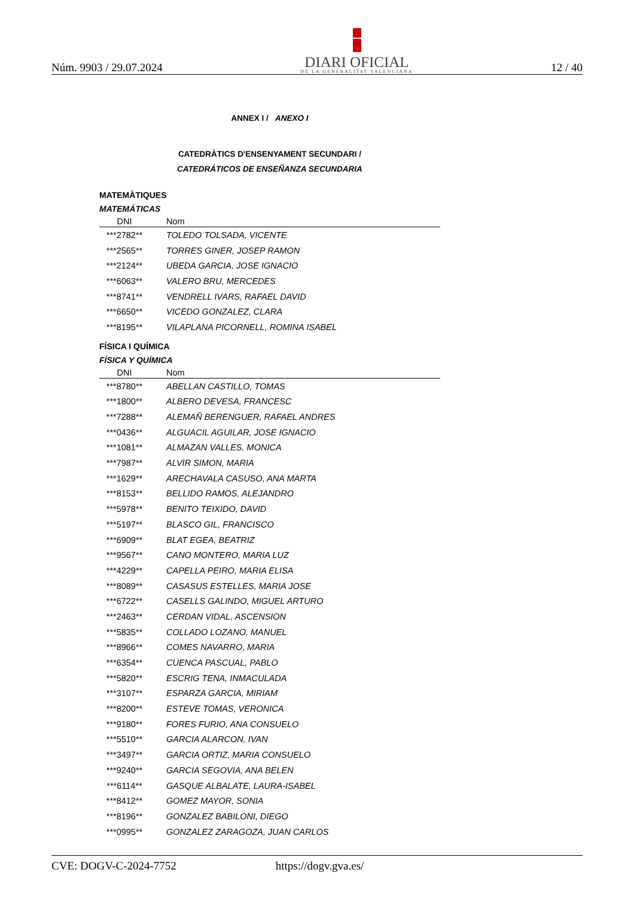Núm. 9903 / 29.07.2024
DIARI OFICIAL
DE LA GENERALITAT VALENCIANA
12 / 40
ANNEX I / ANEXO I
CATEDRÀTICS D'ENSENYAMENT SECUNDARI /
CATEDRÁTICOS DE ENSEÑANZA SECUNDARIA
MATEMÀTIQUES
MATEMÁTICAS
| DNI | Nom |
| --- | --- |
| ***2782** | TOLEDO TOLSADA, VICENTE |
| ***2565** | TORRES GINER, JOSEP RAMON |
| ***2124** | UBEDA GARCIA, JOSE IGNACIO |
| ***6063** | VALERO BRU, MERCEDES |
| ***8741** | VENDRELL IVARS, RAFAEL DAVID |
| ***6650** | VICEDO GONZALEZ, CLARA |
| ***8195** | VILAPLANA PICORNELL, ROMINA ISABEL |
FÍSICA I QUÍMICA
FÍSICA Y QUÍMICA
| DNI | Nom |
| --- | --- |
| ***8780** | ABELLAN CASTILLO, TOMAS |
| ***1800** | ALBERO DEVESA, FRANCESC |
| ***7288** | ALEMAÑ BERENGUER, RAFAEL ANDRES |
| ***0436** | ALGUACIL AGUILAR, JOSE IGNACIO |
| ***1081** | ALMAZAN VALLES, MONICA |
| ***7987** | ALVIR SIMON, MARIA |
| ***1629** | ARECHAVALA CASUSO, ANA MARTA |
| ***8153** | BELLIDO RAMOS, ALEJANDRO |
| ***5978** | BENITO TEIXIDO, DAVID |
| ***5197** | BLASCO GIL, FRANCISCO |
| ***6909** | BLAT EGEA, BEATRIZ |
| ***9567** | CANO MONTERO, MARIA LUZ |
| ***4229** | CAPELLA PEIRO, MARIA ELISA |
| ***8089** | CASASUS ESTELLES, MARIA JOSE |
| ***6722** | CASELLS GALINDO, MIGUEL ARTURO |
| ***2463** | CERDAN VIDAL, ASCENSION |
| ***5835** | COLLADO LOZANO, MANUEL |
| ***8966** | COMES NAVARRO, MARIA |
| ***6354** | CUENCA PASCUAL, PABLO |
| ***5820** | ESCRIG TENA, INMACULADA |
| ***3107** | ESPARZA GARCIA, MIRIAM |
| ***8200** | ESTEVE TOMAS, VERONICA |
| ***9180** | FORES FURIO, ANA CONSUELO |
| ***5510** | GARCIA ALARCON, IVAN |
| ***3497** | GARCIA ORTIZ, MARIA CONSUELO |
| ***9240** | GARCIA SEGOVIA, ANA BELEN |
| ***6114** | GASQUE ALBALATE, LAURA-ISABEL |
| ***8412** | GOMEZ MAYOR, SONIA |
| ***8196** | GONZALEZ BABILONI, DIEGO |
| ***0995** | GONZALEZ ZARAGOZA, JUAN CARLOS |
CVE: DOGV-C-2024-7752 https://dogv.gva.es/